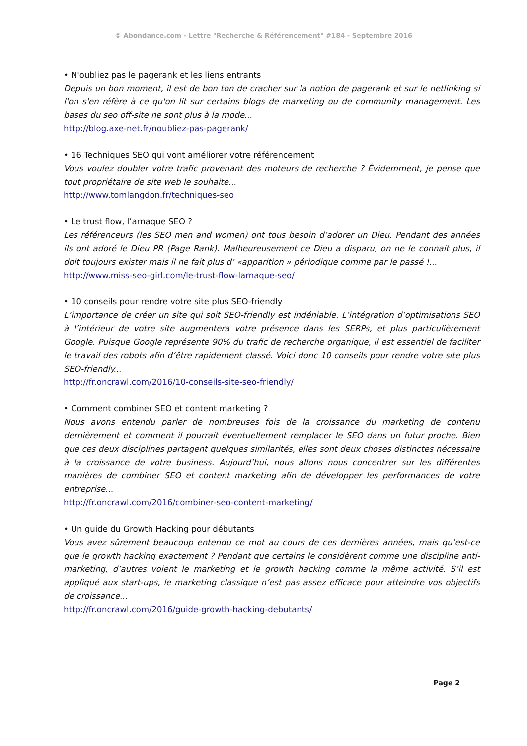© Abondance.com - Lettre "Recherche & Référencement" #184 - Septembre 2016
• N'oubliez pas le pagerank et les liens entrants
Depuis un bon moment, il est de bon ton de cracher sur la notion de pagerank et sur le netlinking si l'on s'en réfère à ce qu'on lit sur certains blogs de marketing ou de community management. Les bases du seo off-site ne sont plus à la mode...
http://blog.axe-net.fr/noubliez-pas-pagerank/
• 16 Techniques SEO qui vont améliorer votre référencement
Vous voulez doubler votre trafic provenant des moteurs de recherche ? Évidemment, je pense que tout propriétaire de site web le souhaite...
http://www.tomlangdon.fr/techniques-seo
• Le trust flow, l’arnaque SEO ?
Les référenceurs (les SEO men and women) ont tous besoin d’adorer un Dieu. Pendant des années ils ont adoré le Dieu PR (Page Rank). Malheureusement ce Dieu a disparu, on ne le connait plus, il doit toujours exister mais il ne fait plus d’ «apparition » périodique comme par le passé !...
http://www.miss-seo-girl.com/le-trust-flow-larnaque-seo/
• 10 conseils pour rendre votre site plus SEO-friendly
L’importance de créer un site qui soit SEO-friendly est indéniable. L’intégration d’optimisations SEO à l’intérieur de votre site augmentera votre présence dans les SERPs, et plus particulièrement Google. Puisque Google représente 90% du trafic de recherche organique, il est essentiel de faciliter le travail des robots afin d’être rapidement classé. Voici donc 10 conseils pour rendre votre site plus SEO-friendly...
http://fr.oncrawl.com/2016/10-conseils-site-seo-friendly/
• Comment combiner SEO et content marketing ?
Nous avons entendu parler de nombreuses fois de la croissance du marketing de contenu dernièrement et comment il pourrait éventuellement remplacer le SEO dans un futur proche. Bien que ces deux disciplines partagent quelques similarités, elles sont deux choses distinctes nécessaire à la croissance de votre business. Aujourd’hui, nous allons nous concentrer sur les différentes manières de combiner SEO et content marketing afin de développer les performances de votre entreprise...
http://fr.oncrawl.com/2016/combiner-seo-content-marketing/
• Un guide du Growth Hacking pour débutants
Vous avez sûrement beaucoup entendu ce mot au cours de ces dernières années, mais qu’est-ce que le growth hacking exactement ? Pendant que certains le considèrent comme une discipline anti-marketing, d’autres voient le marketing et le growth hacking comme la même activité. S’il est appliqué aux start-ups, le marketing classique n’est pas assez efficace pour atteindre vos objectifs de croissance...
http://fr.oncrawl.com/2016/guide-growth-hacking-debutants/
Page 2